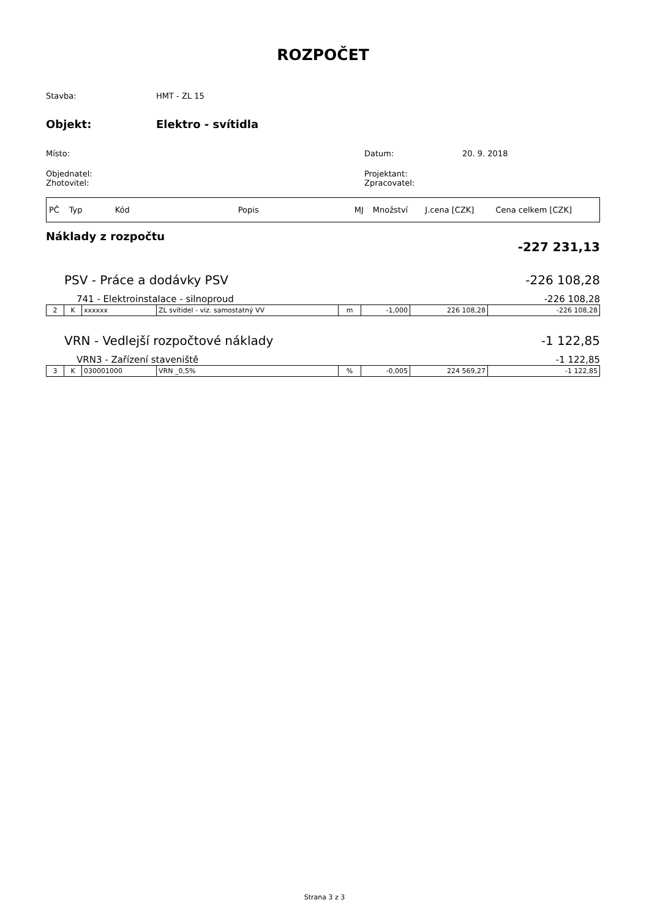ROZPOČET
Stavba: HMT - ZL 15
Objekt: Elektro - svítidla
Místo: Datum: 20. 9. 2018
Objednatel:
Zhotovitel:
Projektant:
Zpracovatel:
| PČ | Typ | Kód | Popis | MJ | Množství | J.cena [CZK] | Cena celkem [CZK] |
Náklady z rozpočtu -227 231,13
PSV - Práce a dodávky PSV -226 108,28
741 - Elektroinstalace - silnoproud -226 108,28
| 2 | K | xxxxxx | ZL svítidel - viz. samostatný VV | m | -1,000 | 226 108,28 | -226 108,28 |
VRN - Vedlejší rozpočtové náklady -1 122,85
VRN3 - Zařízení staveniště -1 122,85
| 3 | K | 030001000 | VRN _0,5% | % | -0,005 | 224 569,27 | -1 122,85 |
Strana 3 z 3